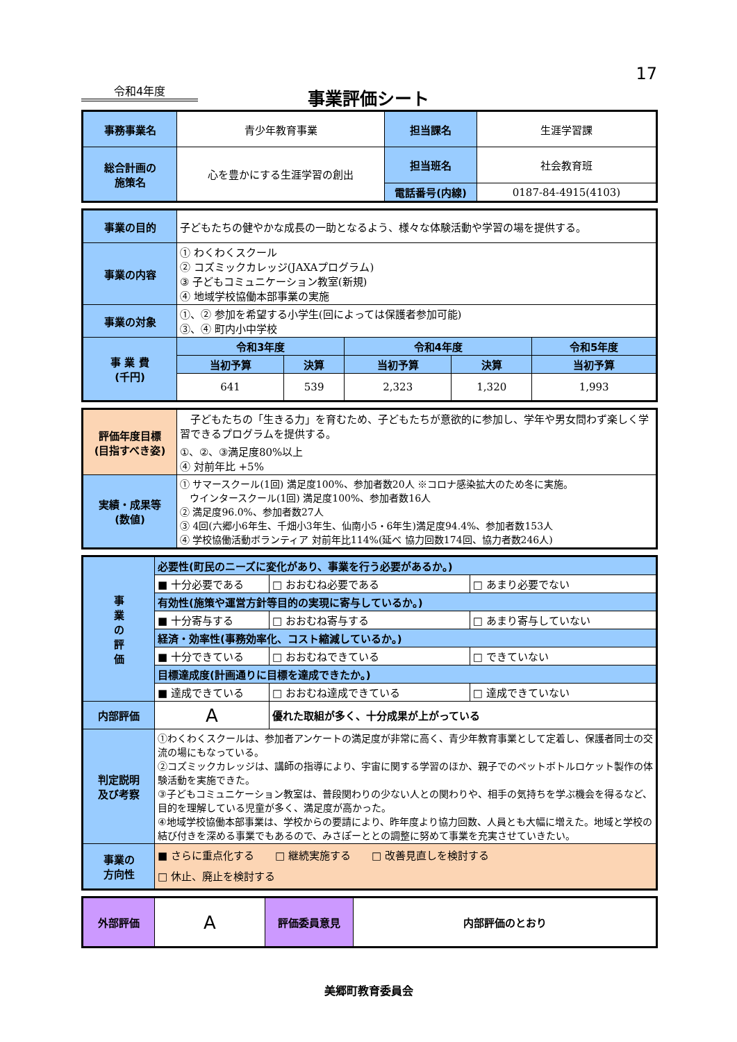17
令和4年度
事業評価シート
| 事務事業名 | 青少年教育事業 | 担当課名 | 生涯学習課 |
| 総合計画の 施策名 | 心を豊かにする生涯学習の創出 | 担当班名 | 社会教育班 |
| | | 電話番号(内線) | 0187-84-4915(4103) |
| 事業の目的 | 子どもたちの健やかな成長の一助となるよう、様々な体験活動や学習の場を提供する。 | | | | |
| 事業の内容 | ① わくわくスクール ② コズミックカレッジ(JAXAプログラム) ③ 子どもコミュニケーション教室(新規) ④ 地域学校協働本部事業の実施 | | | | |
| 事業の対象 | ①、② 参加を希望する小学生(回によっては保護者参加可能) ③、④ 町内小中学校 | | | | |
| 事 業 費 (千円) | 令和3年度 | | 令和4年度 | | 令和5年度 |
| | 当初予算 | 決算 | 当初予算 | 決算 | 当初予算 |
| | 641 | 539 | 2,323 | 1,320 | 1,993 |
| 評価年度目標 (目指すべき姿) | 子どもたちの「生きる力」を育むため、子どもたちが意欲的に参加し、学年や男女問わず楽しく学習できるプログラムを提供する。 ①、②、③満足度80%以上 ④ 対前年比 +5% |
| 実績・成果等 (数値) | ① サマースクール(1回) 満足度100%、参加者数20人 ※コロナ感染拡大のため冬に実施。 ウインタースクール(1回) 満足度100%、参加者数16人 ② 満足度96.0%、参加者数27人 ③ 4回(六郷小6年生、千畑小3年生、仙南小5・6年生)満足度94.4%、参加者数153人 ④ 学校協働活動ボランティア 対前年比114%(延べ 協力回数174回、協力者数246人) |
| 事 業 の 評 価 | 必要性(町民のニーズに変化があり、事業を行う必要があるか。) | | |
| | ■ 十分必要である | □ おおむね必要である | □ あまり必要でない |
| | 有効性(施策や運営方針等目的の実現に寄与しているか。) | | |
| | ■ 十分寄与する | □ おおむね寄与する | □ あまり寄与していない |
| | 経済・効率性(事務効率化、コスト縮減しているか。) | | |
| | ■ 十分できている | □ おおむねできている | □ できていない |
| | 目標達成度(計画通りに目標を達成できたか。) | | |
| | ■ 達成できている | □ おおむね達成できている | □ 達成できていない |
| 内部評価 | A | 優れた取組が多く、十分成果が上がっている | |
| 判定説明 及び考察 | ①わくわくスクールは、参加者アンケートの満足度が非常に高く、青少年教育事業として定着し、保護者同士の交流の場にもなっている。 ②コズミックカレッジは、講師の指導により、宇宙に関する学習のほか、親子でのペットボトルロケット製作の体験活動を実施できた。 ③子どもコミュニケーション教室は、普段関わりの少ない人との関わりや、相手の気持ちを学ぶ機会を得るなど、目的を理解している児童が多く、満足度が高かった。 ④地域学校協働本部事業は、学校からの要請により、昨年度より協力回数、人員とも大幅に増えた。地域と学校の結び付きを深める事業でもあるので、みさぽーととの調整に努めて事業を充実させていきたい。 | | |
| 事業の 方向性 | ■ さらに重点化する □ 継続実施する □ 改善見直しを検討する □ 休止、廃止を検討する | | |
| 外部評価 | A | 評価委員意見 | 内部評価のとおり |
美郷町教育委員会